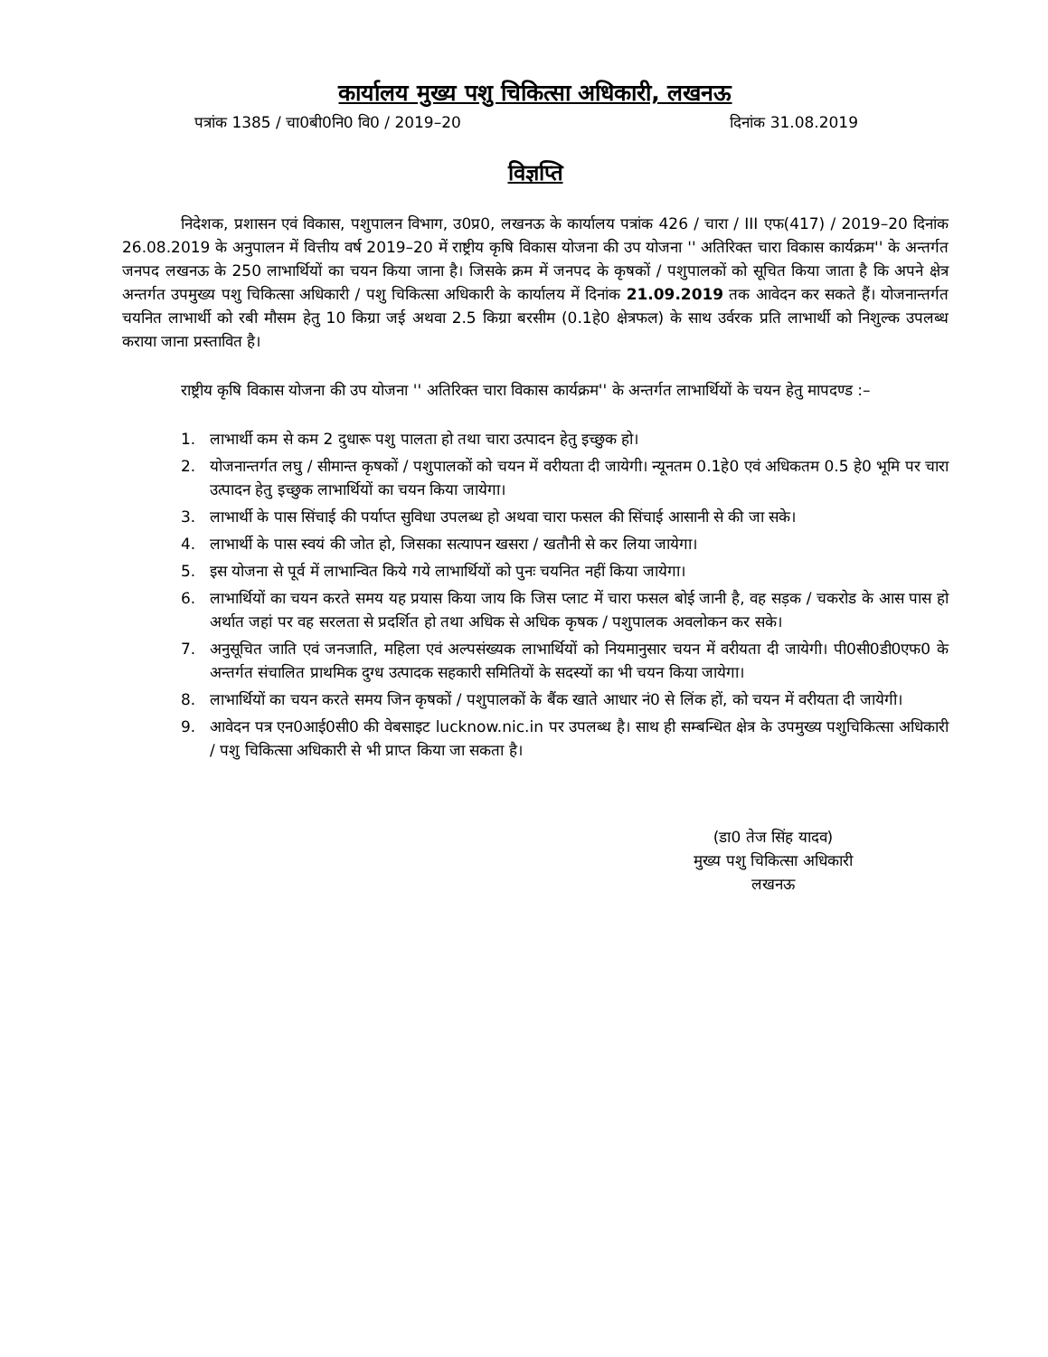कार्यालय मुख्य पशु चिकित्सा अधिकारी, लखनऊ
पत्रांक 1385 / चा0बी0नि0 वि0 / 2019–20 दिनांक 31.08.2019
विज्ञप्ति
निदेशक, प्रशासन एवं विकास, पशुपालन विभाग, उ0प्र0, लखनऊ के कार्यालय पत्रांक 426 / चारा / III एफ(417) / 2019–20 दिनांक 26.08.2019 के अनुपालन में वित्तीय वर्ष 2019–20 में राष्ट्रीय कृषि विकास योजना की उप योजना '' अतिरिक्त चारा विकास कार्यक्रम'' के अन्तर्गत जनपद लखनऊ के 250 लाभार्थियों का चयन किया जाना है। जिसके क्रम में जनपद के कृषकों / पशुपालकों को सूचित किया जाता है कि अपने क्षेत्र अन्तर्गत उपमुख्य पशु चिकित्सा अधिकारी / पशु चिकित्सा अधिकारी के कार्यालय में दिनांक 21.09.2019 तक आवेदन कर सकते हैं। योजनान्तर्गत चयनित लाभार्थी को रबी मौसम हेतु 10 किग्रा जई अथवा 2.5 किग्रा बरसीम (0.1हे0 क्षेत्रफल) के साथ उर्वरक प्रति लाभार्थी को निशुल्क उपलब्ध कराया जाना प्रस्तावित है।
राष्ट्रीय कृषि विकास योजना की उप योजना '' अतिरिक्त चारा विकास कार्यक्रम'' के अन्तर्गत लाभार्थियों के चयन हेतु मापदण्ड :–
1. लाभार्थी कम से कम 2 दुधारू पशु पालता हो तथा चारा उत्पादन हेतु इच्छुक हो।
2. योजनान्तर्गत लघु / सीमान्त कृषकों / पशुपालकों को चयन में वरीयता दी जायेगी। न्यूनतम 0.1हे0 एवं अधिकतम 0.5 हे0 भूमि पर चारा उत्पादन हेतु इच्छुक लाभार्थियों का चयन किया जायेगा।
3. लाभार्थी के पास सिंचाई की पर्याप्त सुविधा उपलब्ध हो अथवा चारा फसल की सिंचाई आसानी से की जा सके।
4. लाभार्थी के पास स्वयं की जोत हो, जिसका सत्यापन खसरा / खतौनी से कर लिया जायेगा।
5. इस योजना से पूर्व में लाभान्वित किये गये लाभार्थियों को पुनः चयनित नहीं किया जायेगा।
6. लाभार्थियों का चयन करते समय यह प्रयास किया जाय कि जिस प्लाट में चारा फसल बोई जानी है, वह सड़क / चकरोड के आस पास हो अर्थात जहां पर वह सरलता से प्रदर्शित हो तथा अधिक से अधिक कृषक / पशुपालक अवलोकन कर सके।
7. अनुसूचित जाति एवं जनजाति, महिला एवं अल्पसंख्यक लाभार्थियों को नियमानुसार चयन में वरीयता दी जायेगी। पी0सी0डी0एफ0 के अन्तर्गत संचालित प्राथमिक दुग्ध उत्पादक सहकारी समितियों के सदस्यों का भी चयन किया जायेगा।
8. लाभार्थियों का चयन करते समय जिन कृषकों / पशुपालकों के बैंक खाते आधार नं0 से लिंक हों, को चयन में वरीयता दी जायेगी।
9. आवेदन पत्र एन0आई0सी0 की वेबसाइट lucknow.nic.in पर उपलब्ध है। साथ ही सम्बन्धित क्षेत्र के उपमुख्य पशुचिकित्सा अधिकारी / पशु चिकित्सा अधिकारी से भी प्राप्त किया जा सकता है।
(डा0 तेज सिंह यादव)
मुख्य पशु चिकित्सा अधिकारी
लखनऊ